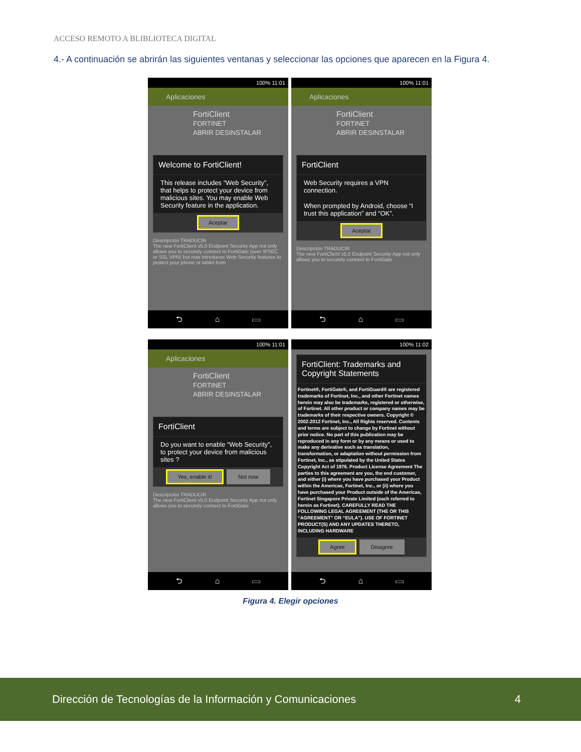ACCESO REMOTO A BLIBLIOTECA DIGITAL
4.- A continuación se abrirán las siguientes ventanas y seleccionar las opciones que aparecen en la Figura 4.
100% 11:01
Aplicaciones
FortiClient
FORTINET
ABRIR DESINSTALAR
Welcome to FortiClient!
This release includes “Web Security”, that helps to protect your device from malicious sites. You may enable Web Security feature in the application.
Aceptar
Descripción TRADUCIR
The new FortiClient v5.0 Endpoint Security App not only allows you to securely connect to FortiGate (over IPSEC or SSL VPN) but now introduces Web Security features to protect your phone or tablet from
⮌ ⌂ ▭
100% 11:01
Aplicaciones
FortiClient
FORTINET
ABRIR DESINSTALAR
FortiClient
Web Security requires a VPN connection.
When prompted by Android, choose “I trust this application” and “OK”.
Aceptar
Descripción TRADUCIR
The new FortiClient v5.0 Endpoint Security App not only allows you to securely connect to FortiGate
⮌ ⌂ ▭
100% 11:01
Aplicaciones
FortiClient
FORTINET
ABRIR DESINSTALAR
FortiClient
Do you want to enable “Web Security”, to protect your device from malicious sites ?
Yes, enable it! Not now
Descripción TRADUCIR
The new FortiClient v5.0 Endpoint Security App not only allows you to securely connect to FortiGate
⮌ ⌂ ▭
100% 11:02
FortiClient: Trademarks and Copyright Statements
Fortinet®, FortiGate®, and FortiGuard® are registered trademarks of Fortinet, Inc., and other Fortinet names herein may also be trademarks, registered or otherwise, of Fortinet. All other product or company names may be trademarks of their respective owners. Copyright © 2002-2012 Fortinet, Inc., All Rights reserved. Contents and terms are subject to change by Fortinet without prior notice. No part of this publication may be reproduced in any form or by any means or used to make any derivative such as translation, transformation, or adaptation without permission from Fortinet, Inc., as stipulated by the United States Copyright Act of 1976. Product License Agreement The parties to this agreement are you, the end customer, and either (i) where you have purchased your Product within the Americas, Fortinet, Inc., or (ii) where you have purchased your Product outside of the Americas, Fortinet Singapore Private Limited (each referred to herein as Fortinet). CAREFULLY READ THE FOLLOWING LEGAL AGREEMENT (THE OR THIS “AGREEMENT” OR “EULA”). USE OF FORTINET PRODUCT(S) AND ANY UPDATES THERETO, INCLUDING HARDWARE
Agree Disagree
⮌ ⌂ ▭
Figura 4. Elegir opciones
Dirección de Tecnologías de la Información y Comunicaciones 4